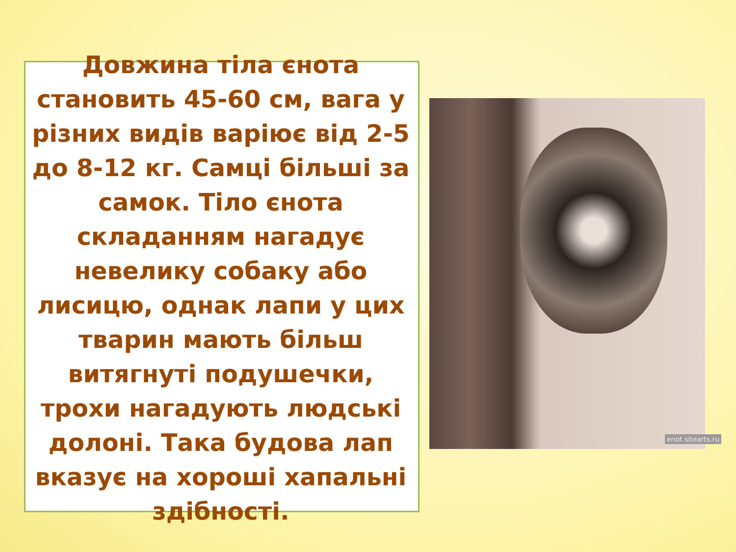enot.sitearts.ru
Довжина тіла єнота становить 45-60 см, вага у різних видів варіює від 2-5 до 8-12 кг. Самці більші за самок. Тіло єнота складанням нагадує невелику собаку або лисицю, однак лапи у цих тварин мають більш витягнуті подушечки, трохи нагадують людські долоні. Така будова лап вказує на хороші хапальні здібності.